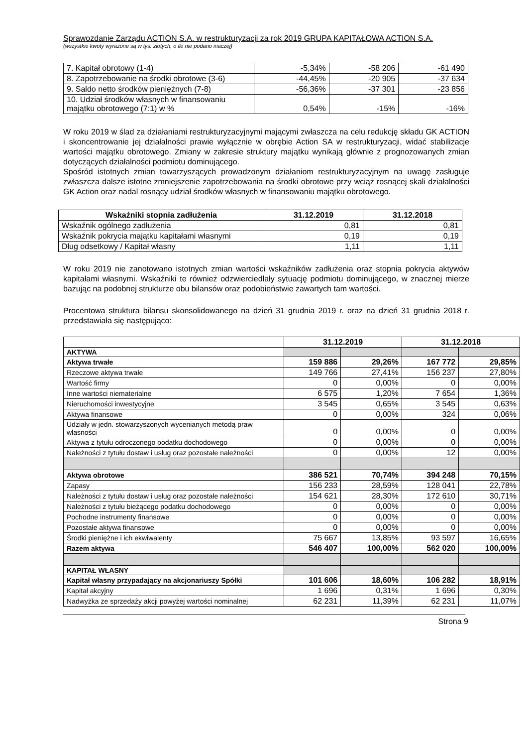Sprawozdanie Zarządu ACTION S.A. w restrukturyzacji za rok 2019 GRUPA KAPITAŁOWA ACTION S.A.
(wszystkie kwoty wyrażone są w tys. złotych, o ile nie podano inaczej)
| 7. Kapitał obrotowy (1-4) | -5,34% | -58 206 | -61 490 |
| 8. Zapotrzebowanie na środki obrotowe (3-6) | -44,45% | -20 905 | -37 634 |
| 9. Saldo netto środków pieniężnych (7-8) | -56,36% | -37 301 | -23 856 |
| 10. Udział środków własnych w finansowaniu majątku obrotowego (7:1) w % | 0,54% | -15% | -16% |
W roku 2019 w ślad za działaniami restrukturyzacyjnymi mającymi zwłaszcza na celu redukcję składu GK ACTION i skoncentrowanie jej działalności prawie wyłącznie w obrębie Action SA w restrukturyzacji, widać stabilizacje wartości majątku obrotowego. Zmiany w zakresie struktury majątku wynikają głównie z prognozowanych zmian dotyczących działalności podmiotu dominującego.
Spośród istotnych zmian towarzyszących prowadzonym działaniom restrukturyzacyjnym na uwagę zasługuje zwłaszcza dalsze istotne zmniejszenie zapotrzebowania na środki obrotowe przy wciąż rosnącej skali działalności GK Action oraz nadal rosnący udział środków własnych w finansowaniu majątku obrotowego.
| Wskaźniki stopnia zadłużenia | 31.12.2019 | 31.12.2018 |
| --- | --- | --- |
| Wskaźnik ogólnego zadłużenia | 0,81 | 0,81 |
| Wskaźnik pokrycia majątku kapitałami własnymi | 0,19 | 0,19 |
| Dług odsetkowy / Kapitał własny | 1,11 | 1,11 |
W roku 2019 nie zanotowano istotnych zmian wartości wskaźników zadłużenia oraz stopnia pokrycia aktywów kapitałami własnymi. Wskaźniki te również odzwierciedlały sytuację podmiotu dominującego, w znacznej mierze bazując na podobnej strukturze obu bilansów oraz podobieństwie zawartych tam wartości.
Procentowa struktura bilansu skonsolidowanego na dzień 31 grudnia 2019 r. oraz na dzień 31 grudnia 2018 r. przedstawiała się następująco:
| | 31.12.2019 | | 31.12.2018 | |
| --- | --- | --- | --- | --- |
| AKTYWA | | | | |
| Aktywa trwałe | 159 886 | 29,26% | 167 772 | 29,85% |
| Rzeczowe aktywa trwałe | 149 766 | 27,41% | 156 237 | 27,80% |
| Wartość firmy | 0 | 0,00% | 0 | 0,00% |
| Inne wartości niematerialne | 6 575 | 1,20% | 7 654 | 1,36% |
| Nieruchomości inwestycyjne | 3 545 | 0,65% | 3 545 | 0,63% |
| Aktywa finansowe | 0 | 0,00% | 324 | 0,06% |
| Udziały w jedn. stowarzyszonych wycenianych metodą praw własności | 0 | 0,00% | 0 | 0,00% |
| Aktywa z tytułu odroczonego podatku dochodowego | 0 | 0,00% | 0 | 0,00% |
| Należności z tytułu dostaw i usług oraz pozostałe należności | 0 | 0,00% | 12 | 0,00% |
| Aktywa obrotowe | 386 521 | 70,74% | 394 248 | 70,15% |
| Zapasy | 156 233 | 28,59% | 128 041 | 22,78% |
| Należności z tytułu dostaw i usług oraz pozostałe należności | 154 621 | 28,30% | 172 610 | 30,71% |
| Należności z tytułu bieżącego podatku dochodowego | 0 | 0,00% | 0 | 0,00% |
| Pochodne instrumenty finansowe | 0 | 0,00% | 0 | 0,00% |
| Pozostałe aktywa finansowe | 0 | 0,00% | 0 | 0,00% |
| Środki pieniężne i ich ekwiwalenty | 75 667 | 13,85% | 93 597 | 16,65% |
| Razem aktywa | 546 407 | 100,00% | 562 020 | 100,00% |
| KAPITAŁ WŁASNY | | | | |
| Kapitał własny przypadający na akcjonariuszy Spółki | 101 606 | 18,60% | 106 282 | 18,91% |
| Kapitał akcyjny | 1 696 | 0,31% | 1 696 | 0,30% |
| Nadwyżka ze sprzedaży akcji powyżej wartości nominalnej | 62 231 | 11,39% | 62 231 | 11,07% |
Strona 9